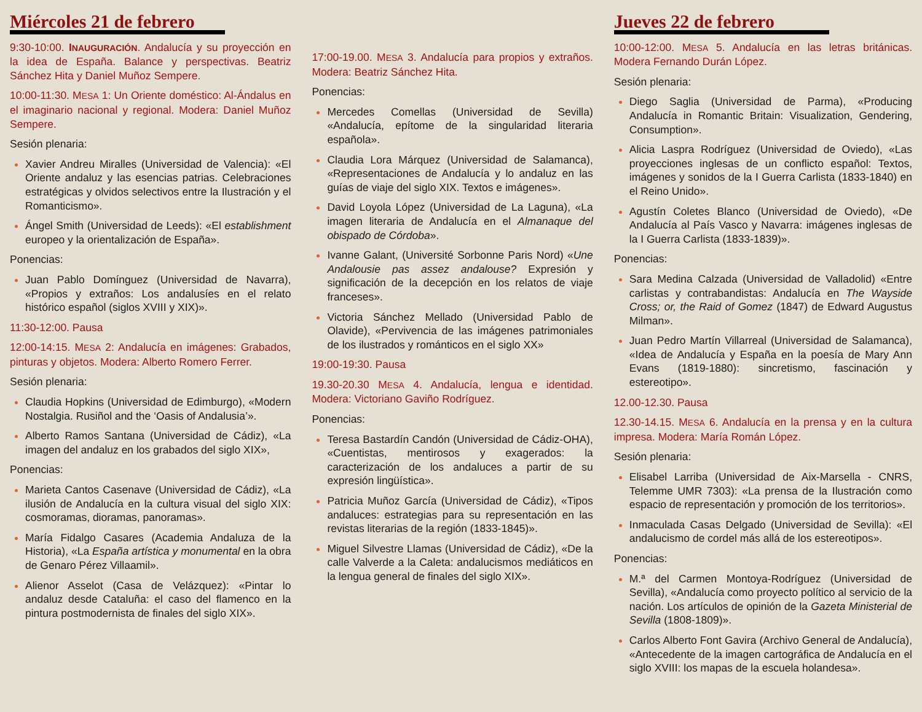Miércoles 21 de febrero
9:30-10:00. INAUGURACIÓN. Andalucía y su proyección en la idea de España. Balance y perspectivas. Beatriz Sánchez Hita y Daniel Muñoz Sempere.
10:00-11:30. MESA 1: Un Oriente doméstico: Al-Ándalus en el imaginario nacional y regional. Modera: Daniel Muñoz Sempere.
Sesión plenaria:
Xavier Andreu Miralles (Universidad de Valencia): «El Oriente andaluz y las esencias patrias. Celebraciones estratégicas y olvidos selectivos entre la Ilustración y el Romanticismo».
Ángel Smith (Universidad de Leeds): «El establishment europeo y la orientalización de España».
Ponencias:
Juan Pablo Domínguez (Universidad de Navarra), «Propios y extraños: Los andalusíes en el relato histórico español (siglos XVIII y XIX)».
11:30-12:00. Pausa
12:00-14:15. MESA 2: Andalucía en imágenes: Grabados, pinturas y objetos. Modera: Alberto Romero Ferrer.
Sesión plenaria:
Claudia Hopkins (Universidad de Edimburgo), «Modern Nostalgia. Rusiñol and the ‘Oasis of Andalusia’».
Alberto Ramos Santana (Universidad de Cádiz), «La imagen del andaluz en los grabados del siglo XIX»,
Ponencias:
Marieta Cantos Casenave (Universidad de Cádiz), «La ilusión de Andalucía en la cultura visual del siglo XIX: cosmoramas, dioramas, panoramas».
María Fidalgo Casares (Academia Andaluza de la Historia), «La España artística y monumental en la obra de Genaro Pérez Villaamil».
Alienor Asselot (Casa de Velázquez): «Pintar lo andaluz desde Cataluña: el caso del flamenco en la pintura postmodernista de finales del siglo XIX».
17:00-19.00. MESA 3. Andalucía para propios y extraños. Modera: Beatriz Sánchez Hita.
Ponencias:
Mercedes Comellas (Universidad de Sevilla) «Andalucía, epítome de la singularidad literaria española».
Claudia Lora Márquez (Universidad de Salamanca), «Representaciones de Andalucía y lo andaluz en las guías de viaje del siglo XIX. Textos e imágenes».
David Loyola López (Universidad de La Laguna), «La imagen literaria de Andalucía en el Almanaque del obispado de Córdoba».
Ivanne Galant, (Université Sorbonne Paris Nord) «Une Andalousie pas assez andalouse? Expresión y significación de la decepción en los relatos de viaje franceses».
Victoria Sánchez Mellado (Universidad Pablo de Olavide), «Pervivencia de las imágenes patrimoniales de los ilustrados y románticos en el siglo XX»
19:00-19:30. Pausa
19.30-20.30 MESA 4. Andalucía, lengua e identidad. Modera: Victoriano Gaviño Rodríguez.
Ponencias:
Teresa Bastardín Candón (Universidad de Cádiz-OHA), «Cuentistas, mentirosos y exagerados: la caracterización de los andaluces a partir de su expresión lingüística».
Patricia Muñoz García (Universidad de Cádiz), «Tipos andaluces: estrategias para su representación en las revistas literarias de la región (1833-1845)».
Miguel Silvestre Llamas (Universidad de Cádiz), «De la calle Valverde a la Caleta: andalucismos mediáticos en la lengua general de finales del siglo XIX».
Jueves 22 de febrero
10:00-12:00. MESA 5. Andalucía en las letras británicas. Modera Fernando Durán López.
Sesión plenaria:
Diego Saglia (Universidad de Parma), «Producing Andalucía in Romantic Britain: Visualization, Gendering, Consumption».
Alicia Laspra Rodríguez (Universidad de Oviedo), «Las proyecciones inglesas de un conflicto español: Textos, imágenes y sonidos de la I Guerra Carlista (1833-1840) en el Reino Unido».
Agustín Coletes Blanco (Universidad de Oviedo), «De Andalucía al País Vasco y Navarra: imágenes inglesas de la I Guerra Carlista (1833-1839)».
Ponencias:
Sara Medina Calzada (Universidad de Valladolid) «Entre carlistas y contrabandistas: Andalucía en The Wayside Cross; or, the Raid of Gomez (1847) de Edward Augustus Milman».
Juan Pedro Martín Villarreal (Universidad de Salamanca), «Idea de Andalucía y España en la poesía de Mary Ann Evans (1819-1880): sincretismo, fascinación y estereotipo».
12.00-12.30. Pausa
12.30-14.15. MESA 6. Andalucía en la prensa y en la cultura impresa. Modera: María Román López.
Sesión plenaria:
Elisabel Larriba (Universidad de Aix-Marsella - CNRS, Telemme UMR 7303): «La prensa de la Ilustración como espacio de representación y promoción de los territorios».
Inmaculada Casas Delgado (Universidad de Sevilla): «El andalucismo de cordel más allá de los estereotipos».
Ponencias:
M.ª del Carmen Montoya-Rodríguez (Universidad de Sevilla), «Andalucía como proyecto político al servicio de la nación. Los artículos de opinión de la Gazeta Ministerial de Sevilla (1808-1809)».
Carlos Alberto Font Gavira (Archivo General de Andalucía), «Antecedente de la imagen cartográfica de Andalucía en el siglo XVIII: los mapas de la escuela holandesa».